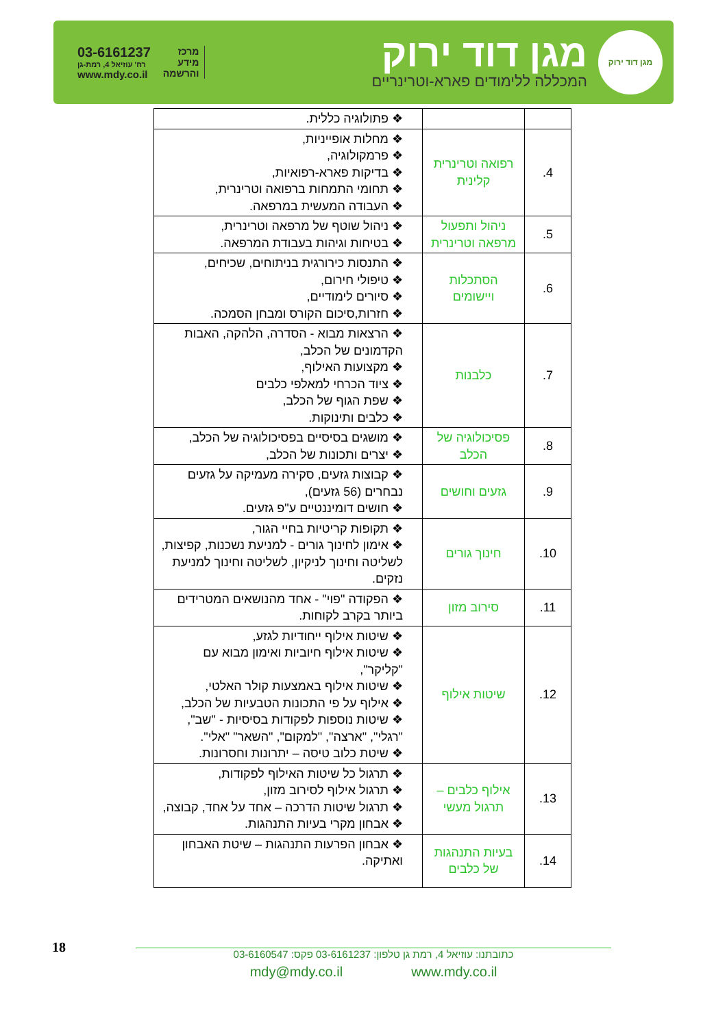מגן דוד ירוק
מגן דוד ירוק
המכללה ללימודים פארא-וטרינריים
מרכז
מידע
והרשמה
03-6161237
רח' עוזיאל 4, רמת-גן
www.mdy.co.il
| | | פתולוגיה כללית. |
| 4. | רפואה וטרינרית קלינית | מחלות אופייניות, פרמקולוגיה, בדיקות פארא-רפואיות, תחומי התמחות ברפואה וטרינרית, העבודה המעשית במרפאה. |
| 5. | ניהול ותפעול מרפאה וטרינרית | ניהול שוטף של מרפאה וטרינרית, בטיחות וגיהות בעבודת המרפאה. |
| 6. | הסתכלות ויישומים | התנסות כירורגית בניתוחים, שכיחים, טיפולי חירום, סיורים לימודיים, חזרות,סיכום הקורס ומבחן הסמכה. |
| 7. | כלבנות | הרצאות מבוא - הסדרה, הלהקה, האבות הקדמונים של הכלב, מקצועות האילוף, ציוד הכרחי למאלפי כלבים שפת הגוף של הכלב, כלבים ותינוקות. |
| 8. | פסיכולוגיה של הכלב | מושגים בסיסיים בפסיכולוגיה של הכלב, יצרים ותכונות של הכלב, |
| 9. | גזעים וחושים | קבוצות גזעים, סקירה מעמיקה על גזעים נבחרים (56 גזעים), חושים דומיננטיים ע"פ גזעים. |
| 10. | חינוך גורים | תקופות קריטיות בחיי הגור, אימון לחינוך גורים - למניעת נשכנות, קפיצות, לשליטה וחינוך לניקיון, לשליטה וחינוך למניעת נזקים. |
| 11. | סירוב מזון | הפקודה "פוי" - אחד מהנושאים המטרידים ביותר בקרב לקוחות. |
| 12. | שיטות אילוף | שיטות אילוף ייחודיות לגזע, שיטות אילוף חיוביות ואימון מבוא עם "קליקר", שיטות אילוף באמצעות קולר האלטי, אילוף על פי התכונות הטבעיות של הכלב, שיטות נוספות לפקודות בסיסיות - "שב", "רגלי", "ארצה", "למקום", "השאר" "אלי". שיטת כלוב טיסה – יתרונות וחסרונות. |
| 13. | אילוף כלבים – תרגול מעשי | תרגול כל שיטות האילוף לפקודות, תרגול אילוף לסירוב מזון, תרגול שיטות הדרכה – אחד על אחד, קבוצה, אבחון מקרי בעיות התנהגות. |
| 14. | בעיות התנהגות של כלבים | אבחון הפרעות התנהגות – שיטת האבחון ואתיקה. |
18
כתובתנו: עוזיאל 4, רמת גן טלפון: 03-6161237 פקס: 03-6160547
mdy@mdy.co.il www.mdy.co.il